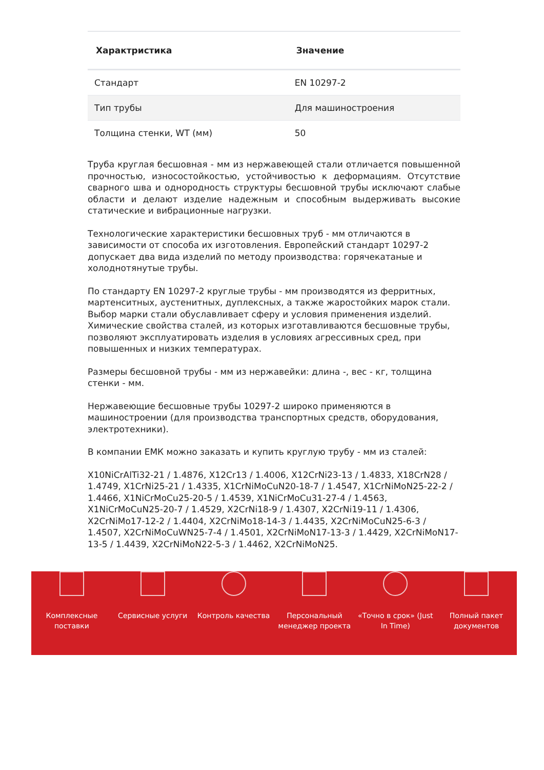| Характристика | Значение |
| --- | --- |
| Стандарт | EN 10297-2 |
| Тип трубы | Для машиностроения |
| Толщина стенки, WT (мм) | 50 |
Труба круглая бесшовная - мм из нержавеющей стали отличается повышенной прочностью, износостойкостью, устойчивостью к деформациям. Отсутствие сварного шва и однородность структуры бесшовной трубы исключают слабые области и делают изделие надежным и способным выдерживать высокие статические и вибрационные нагрузки.
Технологические характеристики бесшовных труб - мм отличаются в зависимости от способа их изготовления. Европейский стандарт 10297-2 допускает два вида изделий по методу производства: горячекатаные и холоднотянутые трубы.
По стандарту EN 10297-2 круглые трубы - мм производятся из ферритных, мартенситных, аустенитных, дуплексных, а также жаростойких марок стали. Выбор марки стали обуславливает сферу и условия применения изделий. Химические свойства сталей, из которых изготавливаются бесшовные трубы, позволяют эксплуатировать изделия в условиях агрессивных сред, при повышенных и низких температурах.
Размеры бесшовной трубы - мм из нержавейки: длина -, вес - кг, толщина стенки - мм.
Нержавеющие бесшовные трубы 10297-2 широко применяются в машиностроении (для производства транспортных средств, оборудования, электротехники).
В компании ЕМК можно заказать и купить круглую трубу - мм из сталей:
X10NiCrAlTi32-21 / 1.4876, X12Cr13 / 1.4006, X12CrNi23-13 / 1.4833, X18CrN28 / 1.4749, X1CrNi25-21 / 1.4335, X1CrNiMoCuN20-18-7 / 1.4547, X1CrNiMoN25-22-2 / 1.4466, X1NiCrMoCu25-20-5 / 1.4539, X1NiCrMoCu31-27-4 / 1.4563, X1NiCrMoCuN25-20-7 / 1.4529, X2CrNi18-9 / 1.4307, X2CrNi19-11 / 1.4306, X2CrNiMo17-12-2 / 1.4404, X2CrNiMo18-14-3 / 1.4435, X2CrNiMoCuN25-6-3 / 1.4507, X2CrNiMoCuWN25-7-4 / 1.4501, X2CrNiMoN17-13-3 / 1.4429, X2CrNiMoN17-13-5 / 1.4439, X2CrNiMoN22-5-3 / 1.4462, X2CrNiMoN25.
Комплексные
поставки
Сервисные услуги Контроль качества Персональный
менеджер проекта
«Точно в срок» (Just
In Time)
Полный пакет
документов